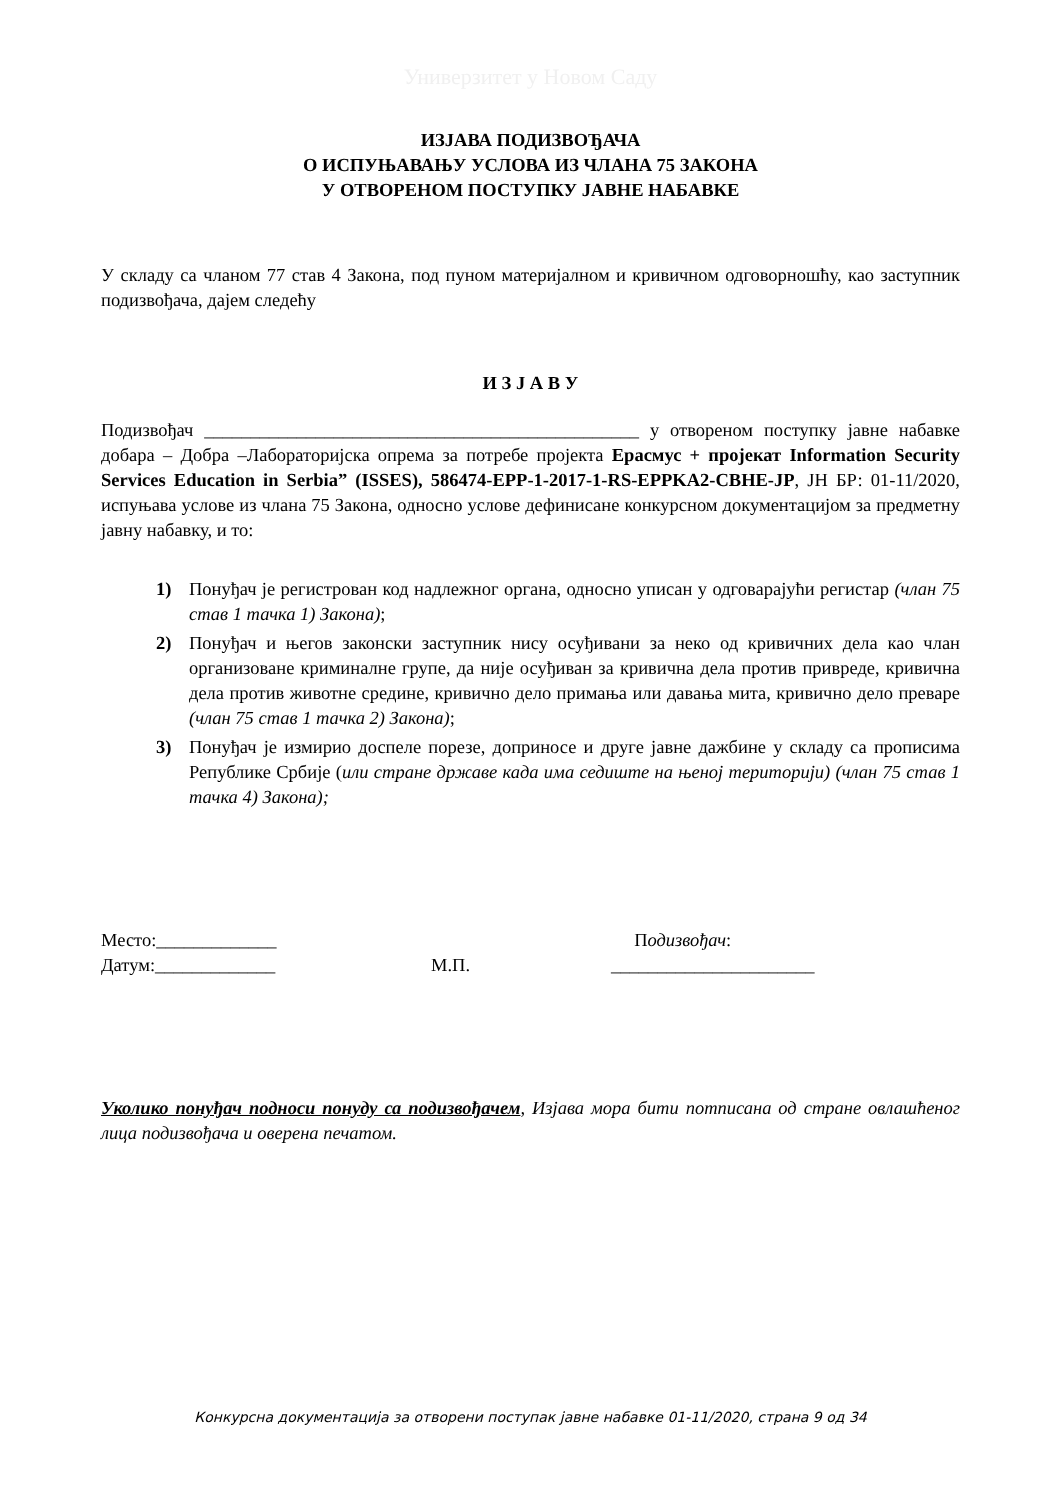Универзитет у Новом Саду
ИЗЈАВА ПОДИЗВОЂАЧА
О ИСПУЊАВАЊУ УСЛОВА ИЗ ЧЛАНА 75 ЗАКОНА
У ОТВОРЕНОМ ПОСТУПКУ ЈАВНЕ НАБАВКЕ
У складу са чланом 77 став 4 Закона, под пуном материјалном и кривичном одговорношћу, као заступник подизвођача, дајем следећу
И З Ј А В У
Подизвођач _______________________________________________ у отвореном поступку јавне набавке добара – Добра –Лабораторијска опрема за потребе пројекта Ерасмус + пројекат Information Security Services Education in Serbia” (ISSES), 586474-EPP-1-2017-1-RS-EPPKA2-CBHE-JP, ЈН БР: 01-11/2020, испуњава услове из члана 75 Закона, односно услове дефинисане конкурсном документацијом за предметну јавну набавку, и то:
1) Понуђач је регистрован код надлежног органа, односно уписан у одговарајући регистар (члан 75 став 1 тачка 1) Закона);
2) Понуђач и његов законски заступник нису осуђивани за неко од кривичних дела као члан организоване криминалне групе, да није осуђиван за кривична дела против привреде, кривична дела против животне средине, кривично дело примања или давања мита, кривично дело преваре (члан 75 став 1 тачка 2) Закона);
3) Понуђач је измирио доспеле порезе, доприносе и друге јавне дажбине у складу са прописима Републике Србије (или стране државе када има седиште на њеној територији) (члан 75 став 1 тачка 4) Закона);
Место:_____________
Датум:_____________
М.П. Подизвођач:
______________________
Уколико понуђач подноси понуду са подизвођачем, Изјава мора бити потписана од стране овлашћеног лица подизвођача и оверена печатом.
Конкурсна документација за отворени поступак јавне набавке 01-11/2020, страна 9 од 34